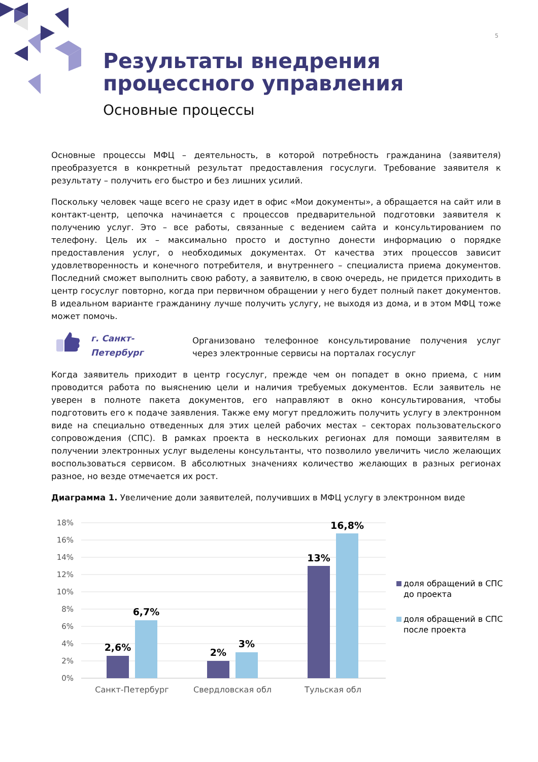5
Результаты внедрения
процессного управления
Основные процессы
Основные процессы МФЦ – деятельность, в которой потребность гражданина (заявителя) преобразуется в конкретный результат предоставления госуслуги. Требование заявителя к результату – получить его быстро и без лишних усилий.
Поскольку человек чаще всего не сразу идет в офис «Мои документы», а обращается на сайт или в контакт-центр, цепочка начинается с процессов предварительной подготовки заявителя к получению услуг. Это – все работы, связанные с ведением сайта и консультированием по телефону. Цель их – максимально просто и доступно донести информацию о порядке предоставления услуг, о необходимых документах. От качества этих процессов зависит удовлетворенность и конечного потребителя, и внутреннего – специалиста приема документов. Последний сможет выполнить свою работу, а заявителю, в свою очередь, не придется приходить в центр госуслуг повторно, когда при первичном обращении у него будет полный пакет документов. В идеальном варианте гражданину лучше получить услугу, не выходя из дома, и в этом МФЦ тоже может помочь.
г. Санкт-
Петербург
Организовано телефонное консультирование получения услуг через электронные сервисы на порталах госуслуг
Когда заявитель приходит в центр госуслуг, прежде чем он попадет в окно приема, с ним проводится работа по выяснению цели и наличия требуемых документов. Если заявитель не уверен в полноте пакета документов, его направляют в окно консультирования, чтобы подготовить его к подаче заявления. Также ему могут предложить получить услугу в электронном виде на специально отведенных для этих целей рабочих местах – секторах пользовательского сопровождения (СПС). В рамках проекта в нескольких регионах для помощи заявителям в получении электронных услуг выделены консультанты, что позволило увеличить число желающих воспользоваться сервисом. В абсолютных значениях количество желающих в разных регионах разное, но везде отмечается их рост.
Диаграмма 1. Увеличение доли заявителей, получивших в МФЦ услугу в электронном виде
18%
16%
14%
12%
10%
8%
6%
4%
2%
0%
2,6%
6,7%
2%
3%
13%
16,8%
Санкт-Петербург
Свердловская обл
Тульская обл
доля обращений в СПС
до проекта
доля обращений в СПС
после проекта